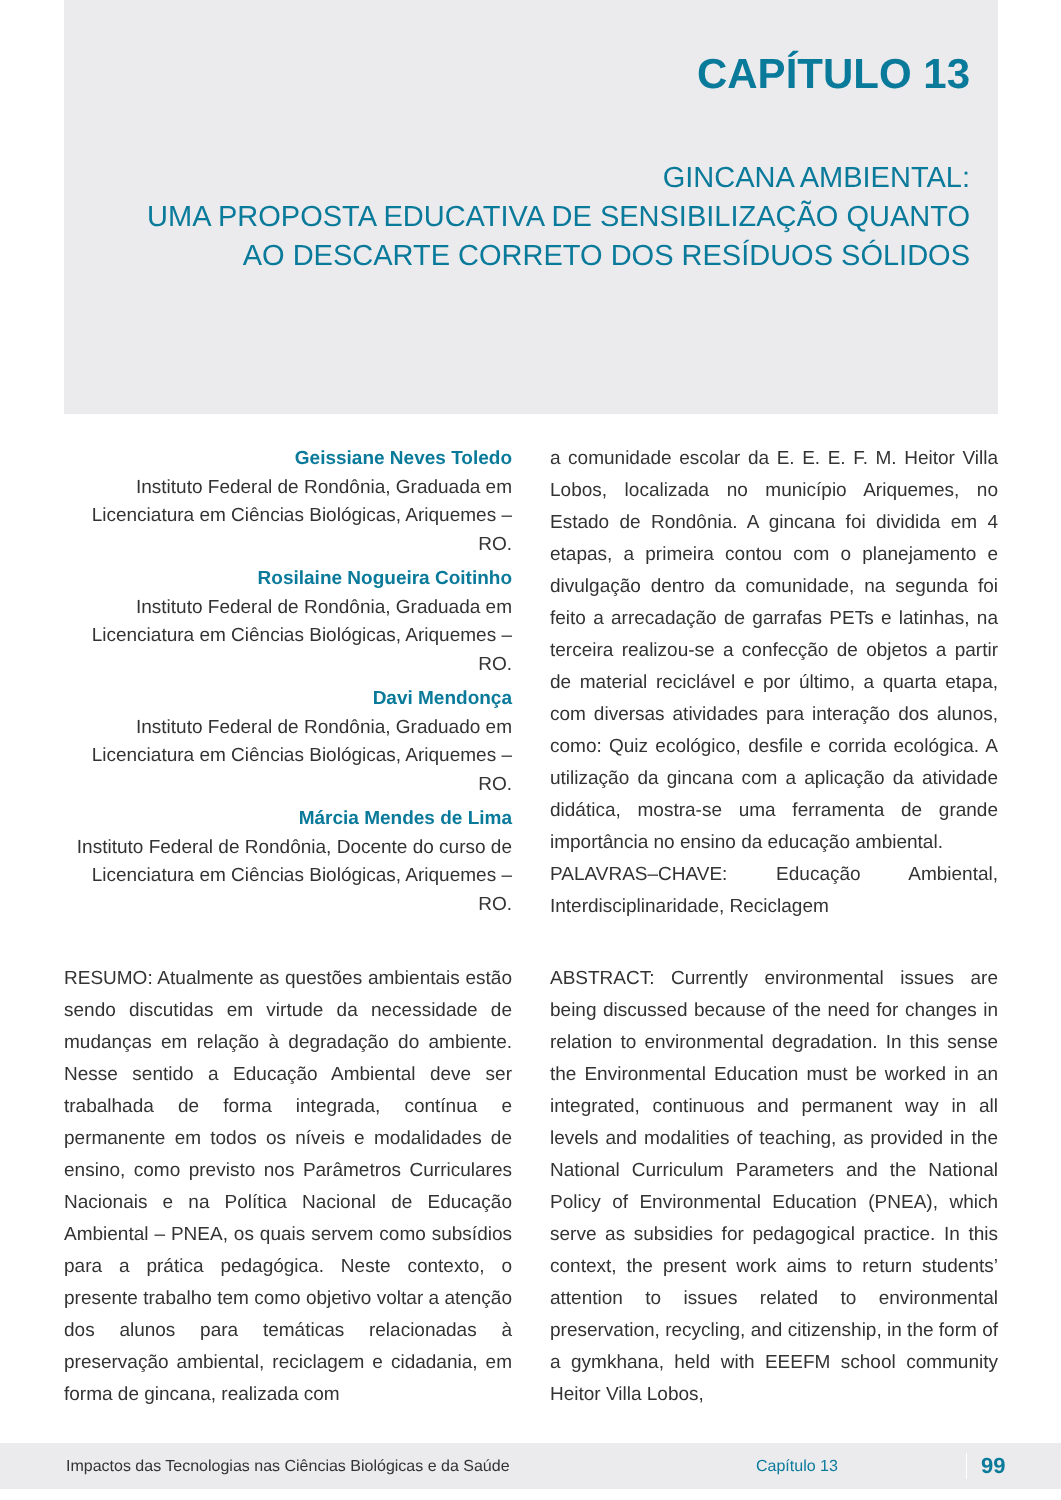CAPÍTULO 13
GINCANA AMBIENTAL:
UMA PROPOSTA EDUCATIVA DE SENSIBILIZAÇÃO QUANTO
AO DESCARTE CORRETO DOS RESÍDUOS SÓLIDOS
Geissiane Neves Toledo
Instituto Federal de Rondônia, Graduada em Licenciatura em Ciências Biológicas, Ariquemes – RO.
Rosilaine Nogueira Coitinho
Instituto Federal de Rondônia, Graduada em Licenciatura em Ciências Biológicas, Ariquemes – RO.
Davi Mendonça
Instituto Federal de Rondônia, Graduado em Licenciatura em Ciências Biológicas, Ariquemes – RO.
Márcia Mendes de Lima
Instituto Federal de Rondônia, Docente do curso de Licenciatura em Ciências Biológicas, Ariquemes – RO.
a comunidade escolar da E. E. E. F. M. Heitor Villa Lobos, localizada no município Ariquemes, no Estado de Rondônia. A gincana foi dividida em 4 etapas, a primeira contou com o planejamento e divulgação dentro da comunidade, na segunda foi feito a arrecadação de garrafas PETs e latinhas, na terceira realizou-se a confecção de objetos a partir de material reciclável e por último, a quarta etapa, com diversas atividades para interação dos alunos, como: Quiz ecológico, desfile e corrida ecológica. A utilização da gincana com a aplicação da atividade didática, mostra-se uma ferramenta de grande importância no ensino da educação ambiental.
PALAVRAS–CHAVE: Educação Ambiental, Interdisciplinaridade, Reciclagem
RESUMO: Atualmente as questões ambientais estão sendo discutidas em virtude da necessidade de mudanças em relação à degradação do ambiente. Nesse sentido a Educação Ambiental deve ser trabalhada de forma integrada, contínua e permanente em todos os níveis e modalidades de ensino, como previsto nos Parâmetros Curriculares Nacionais e na Política Nacional de Educação Ambiental – PNEA, os quais servem como subsídios para a prática pedagógica. Neste contexto, o presente trabalho tem como objetivo voltar a atenção dos alunos para temáticas relacionadas à preservação ambiental, reciclagem e cidadania, em forma de gincana, realizada com
ABSTRACT: Currently environmental issues are being discussed because of the need for changes in relation to environmental degradation. In this sense the Environmental Education must be worked in an integrated, continuous and permanent way in all levels and modalities of teaching, as provided in the National Curriculum Parameters and the National Policy of Environmental Education (PNEA), which serve as subsidies for pedagogical practice. In this context, the present work aims to return students’ attention to issues related to environmental preservation, recycling, and citizenship, in the form of a gymkhana, held with EEEFM school community Heitor Villa Lobos,
Impactos das Tecnologias nas Ciências Biológicas e da Saúde Capítulo 13 99